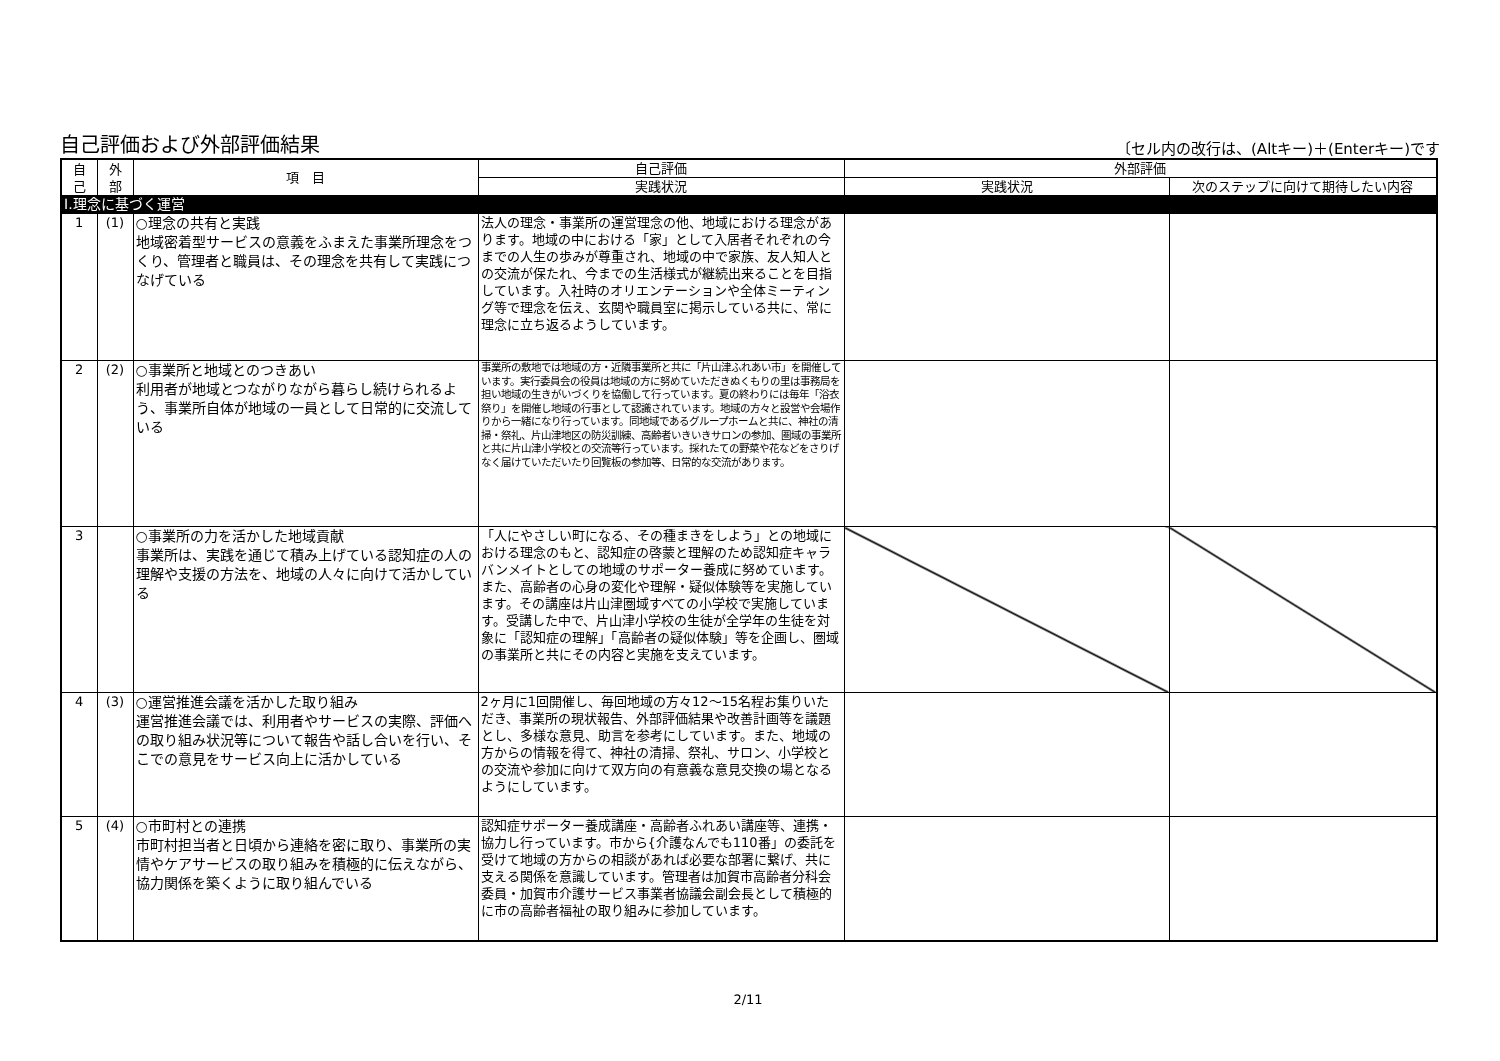自己評価および外部評価結果 〔セル内の改行は、(Altキー)＋(Enterキー)です
| 自 己 | 外 部 | 項 目 | 自己評価 | 外部評価 | |
| --- | --- | --- | --- | --- | --- |
| | | | 実践状況 | 実践状況 | 次のステップに向けて期待したい内容 |
| Ⅰ.理念に基づく運営 | | | | | |
| 1 | (1) | ○理念の共有と実践 地域密着型サービスの意義をふまえた事業所理念をつくり、管理者と職員は、その理念を共有して実践につなげている | 法人の理念・事業所の運営理念の他、地域における理念があります。地域の中における「家」として入居者それぞれの今までの人生の歩みが尊重され、地域の中で家族、友人知人との交流が保たれ、今までの生活様式が継続出来ることを目指しています。入社時のオリエンテーションや全体ミーティング等で理念を伝え、玄関や職員室に掲示している共に、常に理念に立ち返るようしています。 | | |
| 2 | (2) | ○事業所と地域とのつきあい 利用者が地域とつながりながら暮らし続けられるよう、事業所自体が地域の一員として日常的に交流している | 事業所の敷地では地域の方・近隣事業所と共に「片山津ふれあい市」を開催しています。実行委員会の役員は地域の方に努めていただきぬくもりの里は事務局を担い地域の生きがいづくりを協働して行っています。夏の終わりには毎年「浴衣祭り」を開催し地域の行事として認識されています。地域の方々と設営や会場作りから一緒になり行っています。同地域であるグループホームと共に、神社の清掃・祭礼、片山津地区の防災訓練、高齢者いきいきサロンの参加、圏域の事業所と共に片山津小学校との交流等行っています。採れたての野菜や花などをさりげなく届けていただいたり回覧板の参加等、日常的な交流があります。 | | |
| 3 | | ○事業所の力を活かした地域貢献 事業所は、実践を通じて積み上げている認知症の人の理解や支援の方法を、地域の人々に向けて活かしている | 「人にやさしい町になる、その種まきをしよう」との地域における理念のもと、認知症の啓蒙と理解のため認知症キャラバンメイトとしての地域のサポーター養成に努めています。また、高齢者の心身の変化や理解・疑似体験等を実施しています。その講座は片山津圏域すべての小学校で実施しています。受講した中で、片山津小学校の生徒が全学年の生徒を対象に「認知症の理解」「高齢者の疑似体験」等を企画し、圏域の事業所と共にその内容と実施を支えています。 | | |
| 4 | (3) | ○運営推進会議を活かした取り組み 運営推進会議では、利用者やサービスの実際、評価への取り組み状況等について報告や話し合いを行い、そこでの意見をサービス向上に活かしている | 2ヶ月に1回開催し、毎回地域の方々12～15名程お集りいただき、事業所の現状報告、外部評価結果や改善計画等を議題とし、多様な意見、助言を参考にしています。また、地域の方からの情報を得て、神社の清掃、祭礼、サロン、小学校との交流や参加に向けて双方向の有意義な意見交換の場となるようにしています。 | | |
| 5 | (4) | ○市町村との連携 市町村担当者と日頃から連絡を密に取り、事業所の実情やケアサービスの取り組みを積極的に伝えながら、協力関係を築くように取り組んでいる | 認知症サポーター養成講座・高齢者ふれあい講座等、連携・協力し行っています。市から{介護なんでも110番」の委託を受けて地域の方からの相談があれば必要な部署に繋げ、共に支える関係を意識しています。管理者は加賀市高齢者分科会委員・加賀市介護サービス事業者協議会副会長として積極的に市の高齢者福祉の取り組みに参加しています。 | | |
2/11